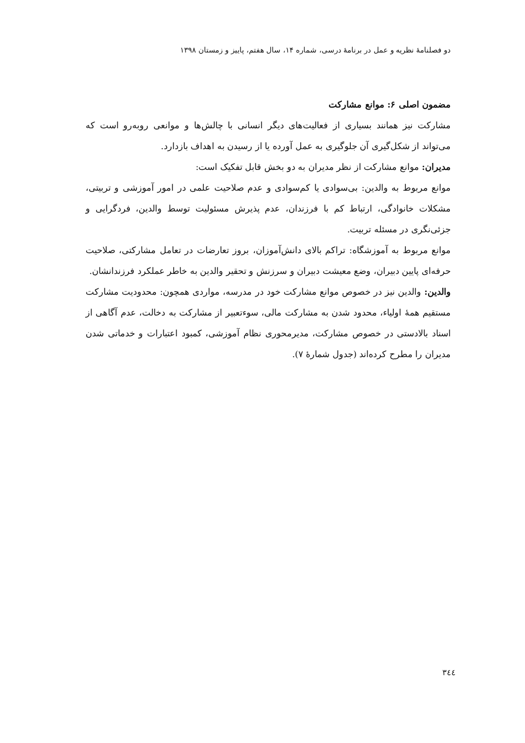دو فصلنامهٔ نظریه و عمل در برنامهٔ درسی، شماره ۱۴، سال هفتم، پاییز و زمستان ۱۳۹۸
مضمون اصلی ۶: موانع مشارکت
مشارکت نیز همانند بسیاری از فعالیت‌های دیگر انسانی با چالش‌ها و موانعی روبه‌رو است که می‌تواند از شکل‌گیری آن جلوگیری به عمل آورده یا از رسیدن به اهداف بازدارد.
مدیران: موانع مشارکت از نظر مدیران به دو بخش قابل تفکیک است:
موانع مربوط به والدین: بی‌سوادی یا کم‌سوادی و عدم صلاحیت علمی در امور آموزشی و تربیتی، مشکلات خانوادگی، ارتباط کم با فرزندان، عدم پذیرش مسئولیت توسط والدین، فردگرایی و جزئی‌نگری در مسئله تربیت.
موانع مربوط به آموزشگاه: تراکم بالای دانش‌آموزان، بروز تعارضات در تعامل مشارکتی، صلاحیت حرفه‌ای پایین دبیران، وضع معیشت دبیران و سرزنش و تحقیر والدین به خاطر عملکرد فرزندانشان.
والدین: والدین نیز در خصوص موانع مشارکت خود در مدرسه، مواردی همچون: محدودیت مشارکت مستقیم همهٔ اولیاء، محدود شدن به مشارکت مالی، سوءتعبیر از مشارکت به دخالت، عدم آگاهی از اسناد بالادستی در خصوص مشارکت، مدیرمحوری نظام آموزشی، کمبود اعتبارات و خدماتی شدن مدیران را مطرح کرده‌اند (جدول شمارهٔ ۷).
٣٤٤